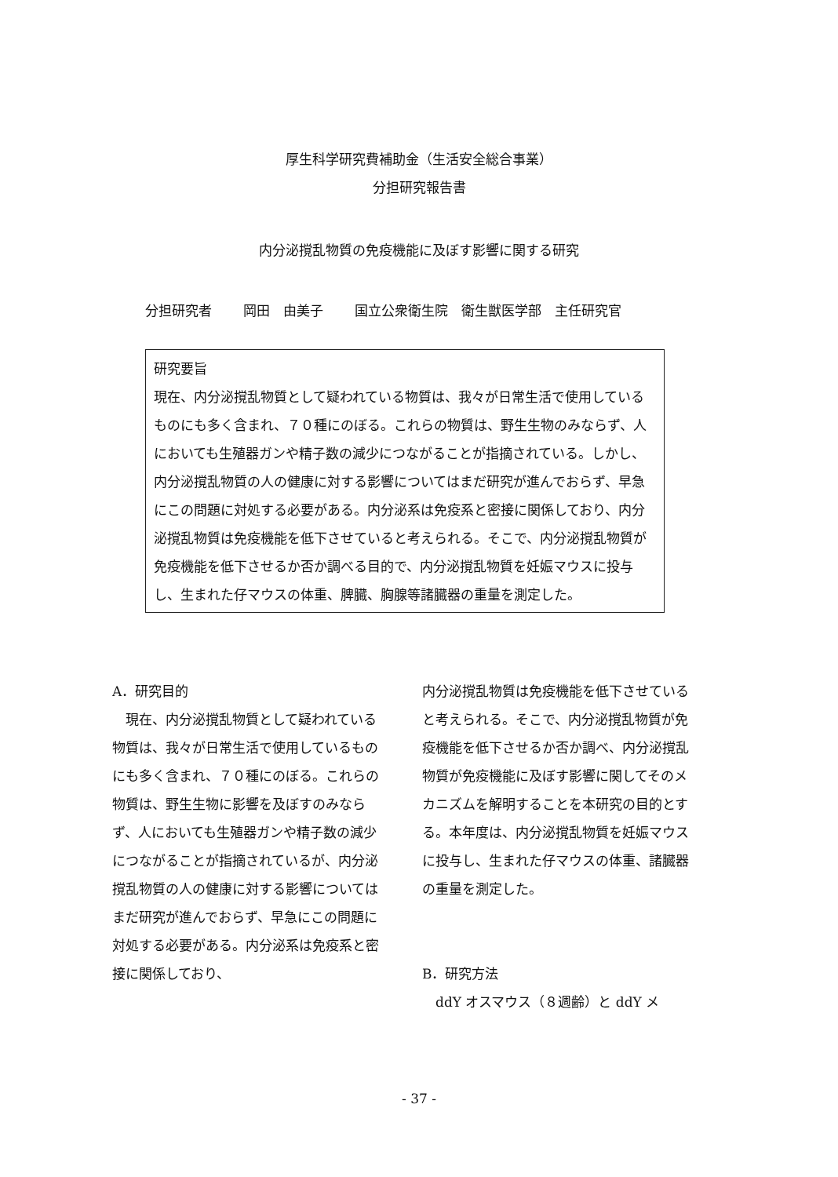厚生科学研究費補助金（生活安全総合事業）
分担研究報告書
内分泌撹乱物質の免疫機能に及ぼす影響に関する研究
分担研究者 岡田　由美子 国立公衆衛生院　衛生獣医学部　主任研究官
研究要旨
現在、内分泌撹乱物質として疑われている物質は、我々が日常生活で使用しているものにも多く含まれ、７０種にのぼる。これらの物質は、野生生物のみならず、人においても生殖器ガンや精子数の減少につながることが指摘されている。しかし、内分泌撹乱物質の人の健康に対する影響についてはまだ研究が進んでおらず、早急にこの問題に対処する必要がある。内分泌系は免疫系と密接に関係しており、内分泌撹乱物質は免疫機能を低下させていると考えられる。そこで、内分泌撹乱物質が免疫機能を低下させるか否か調べる目的で、内分泌撹乱物質を妊娠マウスに投与し、生まれた仔マウスの体重、脾臓、胸腺等諸臓器の重量を測定した。
A．研究目的
　現在、内分泌撹乱物質として疑われている物質は、我々が日常生活で使用しているものにも多く含まれ、７０種にのぼる。これらの物質は、野生生物に影響を及ぼすのみならず、人においても生殖器ガンや精子数の減少につながることが指摘されているが、内分泌撹乱物質の人の健康に対する影響についてはまだ研究が進んでおらず、早急にこの問題に対処する必要がある。内分泌系は免疫系と密接に関係しており、
内分泌撹乱物質は免疫機能を低下させていると考えられる。そこで、内分泌撹乱物質が免疫機能を低下させるか否か調べ、内分泌撹乱物質が免疫機能に及ぼす影響に関してそのメカニズムを解明することを本研究の目的とする。本年度は、内分泌撹乱物質を妊娠マウスに投与し、生まれた仔マウスの体重、諸臓器の重量を測定した。
B．研究方法
　ddY オスマウス（８週齢）と ddY メ
- 37 -